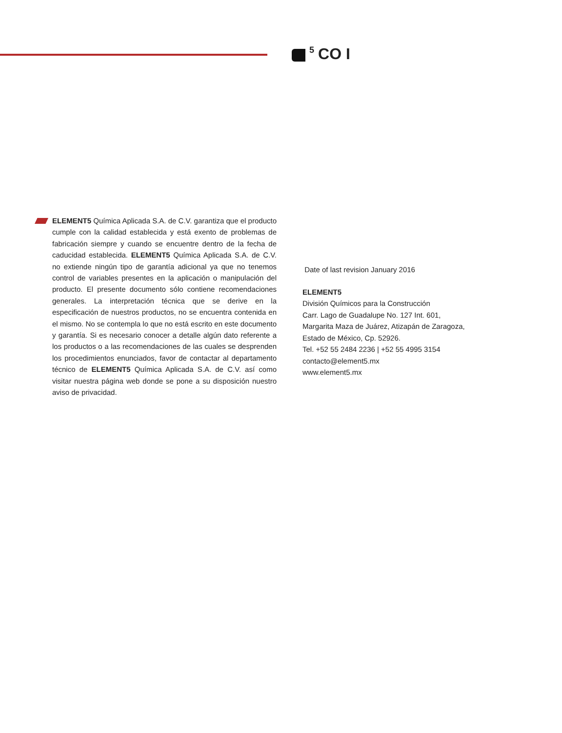<sup>5</sup> CO I
ELEMENT5 Química Aplicada S.A. de C.V. garantiza que el producto cumple con la calidad establecida y está exento de problemas de fabricación siempre y cuando se encuentre dentro de la fecha de caducidad establecida. ELEMENT5 Química Aplicada S.A. de C.V. no extiende ningún tipo de garantía adicional ya que no tenemos control de variables presentes en la aplicación o manipulación del producto. El presente documento sólo contiene recomendaciones generales. La interpretación técnica que se derive en la especificación de nuestros productos, no se encuentra contenida en el mismo. No se contempla lo que no está escrito en este documento y garantía. Si es necesario conocer a detalle algún dato referente a los productos o a las recomendaciones de las cuales se desprenden los procedimientos enunciados, favor de contactar al departamento técnico de ELEMENT5 Química Aplicada S.A. de C.V. así como visitar nuestra página web donde se pone a su disposición nuestro aviso de privacidad.
Date of last revision January 2016
ELEMENT5
División Químicos para la Construcción
Carr. Lago de Guadalupe No. 127 Int. 601,
Margarita Maza de Juárez, Atizapán de Zaragoza,
Estado de México, Cp. 52926.
Tel. +52 55 2484 2236 | +52 55 4995 3154
contacto@element5.mx
www.element5.mx